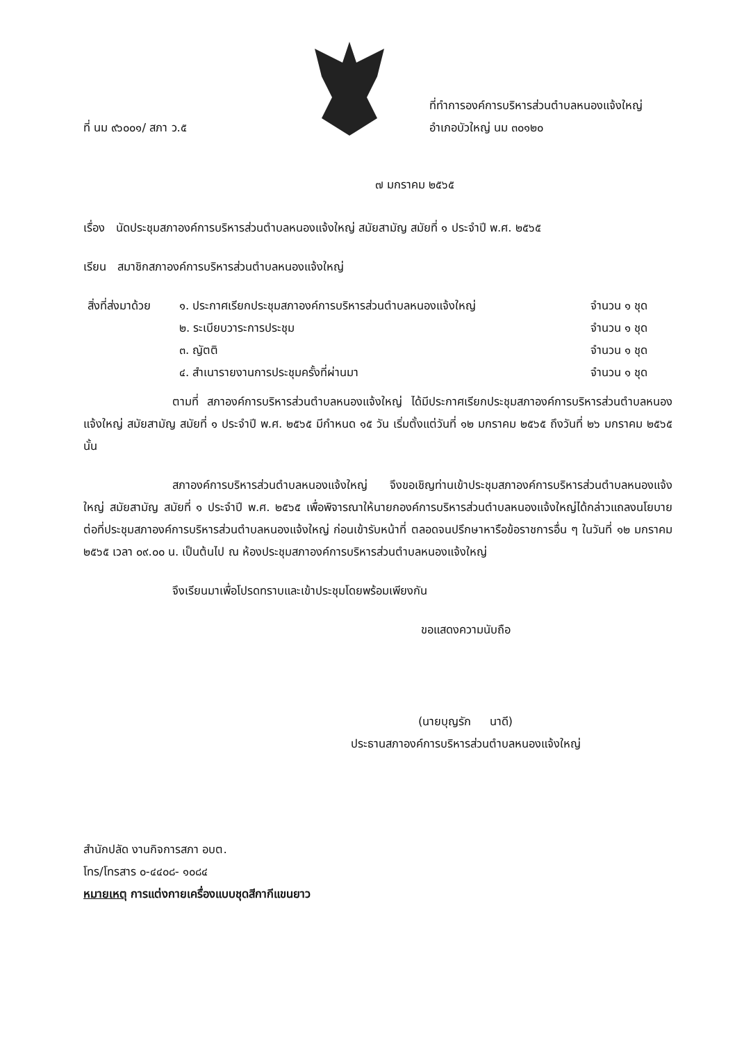ที่ นม ๙๖๐๐๑/ สภา ว.๕
ที่ทำการองค์การบริหารส่วนตำบลหนองแจ้งใหญ่
อำเภอบัวใหญ่ นม ๓๐๑๒๐
๗ มกราคม ๒๕๖๕
เรื่อง นัดประชุมสภาองค์การบริหารส่วนตำบลหนองแจ้งใหญ่ สมัยสามัญ สมัยที่ ๑ ประจำปี พ.ศ. ๒๕๖๕
เรียน สมาชิกสภาองค์การบริหารส่วนตำบลหนองแจ้งใหญ่
| สิ่งที่ส่งมาด้วย | ๑. ประกาศเรียกประชุมสภาองค์การบริหารส่วนตำบลหนองแจ้งใหญ่ | จำนวน ๑ ชุด |
| | ๒. ระเบียบวาระการประชุม | จำนวน ๑ ชุด |
| | ๓. ญัตติ | จำนวน ๑ ชุด |
| | ๔. สำเนารายงานการประชุมครั้งที่ผ่านมา | จำนวน ๑ ชุด |
ตามที่ สภาองค์การบริหารส่วนตำบลหนองแจ้งใหญ่ ได้มีประกาศเรียกประชุมสภาองค์การบริหารส่วนตำบลหนองแจ้งใหญ่ สมัยสามัญ สมัยที่ ๑ ประจำปี พ.ศ. ๒๕๖๕ มีกำหนด ๑๕ วัน เริ่มตั้งแต่วันที่ ๑๒ มกราคม ๒๕๖๕ ถึงวันที่ ๒๖ มกราคม ๒๕๖๕ นั้น
สภาองค์การบริหารส่วนตำบลหนองแจ้งใหญ่ จึงขอเชิญท่านเข้าประชุมสภาองค์การบริหารส่วนตำบลหนองแจ้งใหญ่ สมัยสามัญ สมัยที่ ๑ ประจำปี พ.ศ. ๒๕๖๕ เพื่อพิจารณาให้นายกองค์การบริหารส่วนตำบลหนองแจ้งใหญ่ได้กล่าวแถลงนโยบายต่อที่ประชุมสภาองค์การบริหารส่วนตำบลหนองแจ้งใหญ่ ก่อนเข้ารับหน้าที่ ตลอดจนปรึกษาหารือข้อราชการอื่น ๆ ในวันที่ ๑๒ มกราคม ๒๕๖๕ เวลา ๐๙.๐๐ น. เป็นต้นไป ณ ห้องประชุมสภาองค์การบริหารส่วนตำบลหนองแจ้งใหญ่
จึงเรียนมาเพื่อโปรดทราบและเข้าประชุมโดยพร้อมเพียงกัน
ขอแสดงความนับถือ
(นายบุญรัก นาดี)
ประธานสภาองค์การบริหารส่วนตำบลหนองแจ้งใหญ่
สำนักปลัด งานกิจการสภา อบต.
โทร/โทรสาร ๐-๔๔๐๘- ๑๐๘๔
หมายเหตุ การแต่งกายเครื่องแบบชุดสีกากีแขนยาว